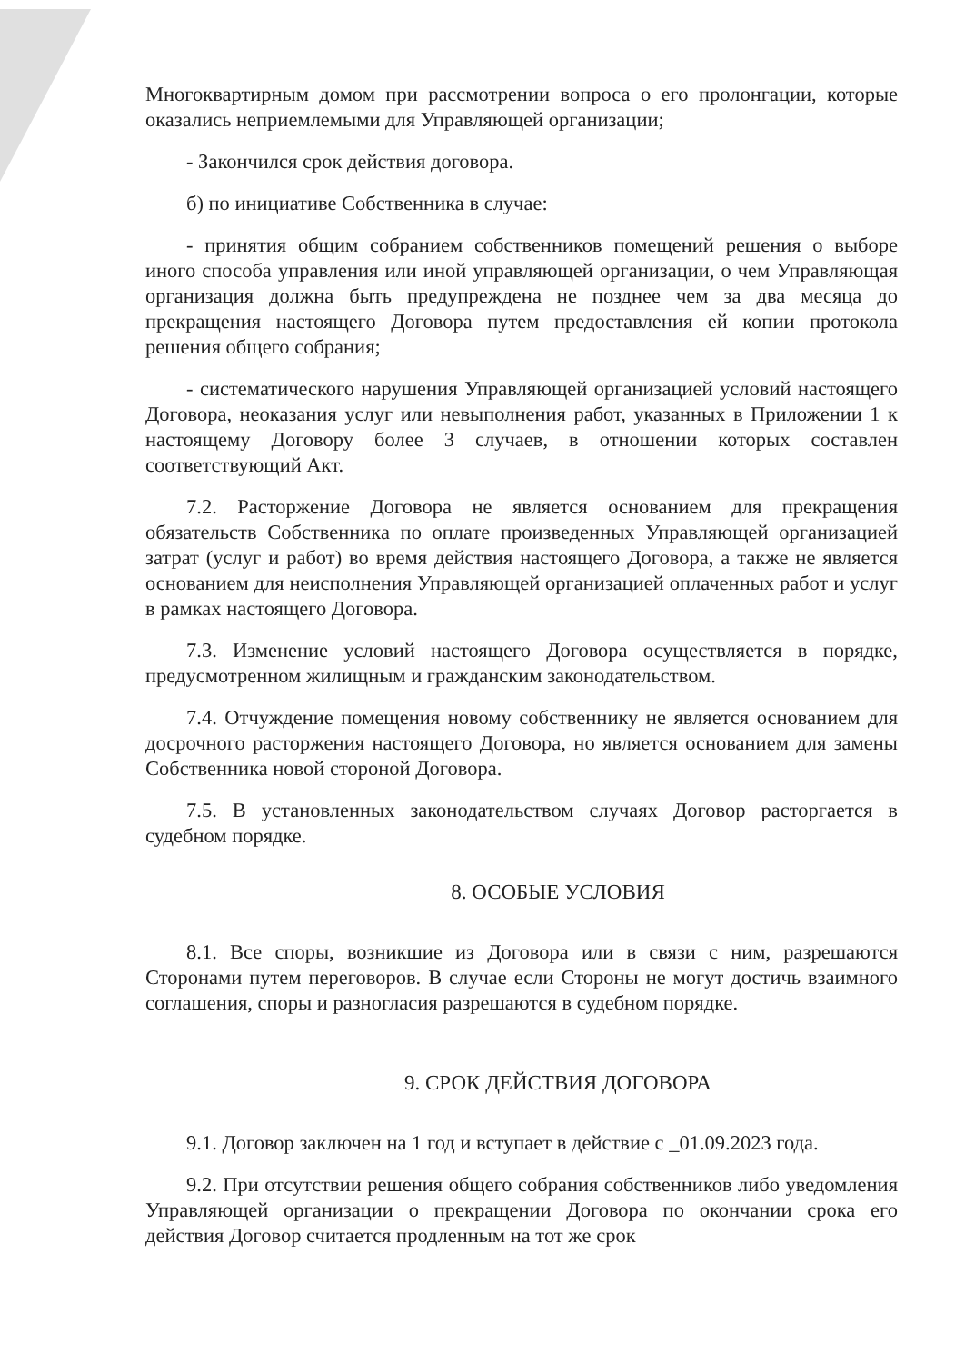Многоквартирным домом при рассмотрении вопроса о его пролонгации, которые оказались неприемлемыми для Управляющей организации;
- Закончился срок действия договора.
б) по инициативе Собственника в случае:
- принятия общим собранием собственников помещений решения о выборе иного способа управления или иной управляющей организации, о чем Управляющая организация должна быть предупреждена не позднее чем за два месяца до прекращения настоящего Договора путем предоставления ей копии протокола решения общего собрания;
- систематического нарушения Управляющей организацией условий настоящего Договора, неоказания услуг или невыполнения работ, указанных в Приложении 1 к настоящему Договору более 3 случаев, в отношении которых составлен соответствующий Акт.
7.2. Расторжение Договора не является основанием для прекращения обязательств Собственника по оплате произведенных Управляющей организацией затрат (услуг и работ) во время действия настоящего Договора, а также не является основанием для неисполнения Управляющей организацией оплаченных работ и услуг в рамках настоящего Договора.
7.3. Изменение условий настоящего Договора осуществляется в порядке, предусмотренном жилищным и гражданским законодательством.
7.4. Отчуждение помещения новому собственнику не является основанием для досрочного расторжения настоящего Договора, но является основанием для замены Собственника новой стороной Договора.
7.5. В установленных законодательством случаях Договор расторгается в судебном порядке.
8. ОСОБЫЕ УСЛОВИЯ
8.1. Все споры, возникшие из Договора или в связи с ним, разрешаются Сторонами путем переговоров. В случае если Стороны не могут достичь взаимного соглашения, споры и разногласия разрешаются в судебном порядке.
9. СРОК ДЕЙСТВИЯ ДОГОВОРА
9.1. Договор заключен на 1 год и вступает в действие с _01.09.2023 года.
9.2. При отсутствии решения общего собрания собственников либо уведомления Управляющей организации о прекращении Договора по окончании срока его действия Договор считается продленным на тот же срок